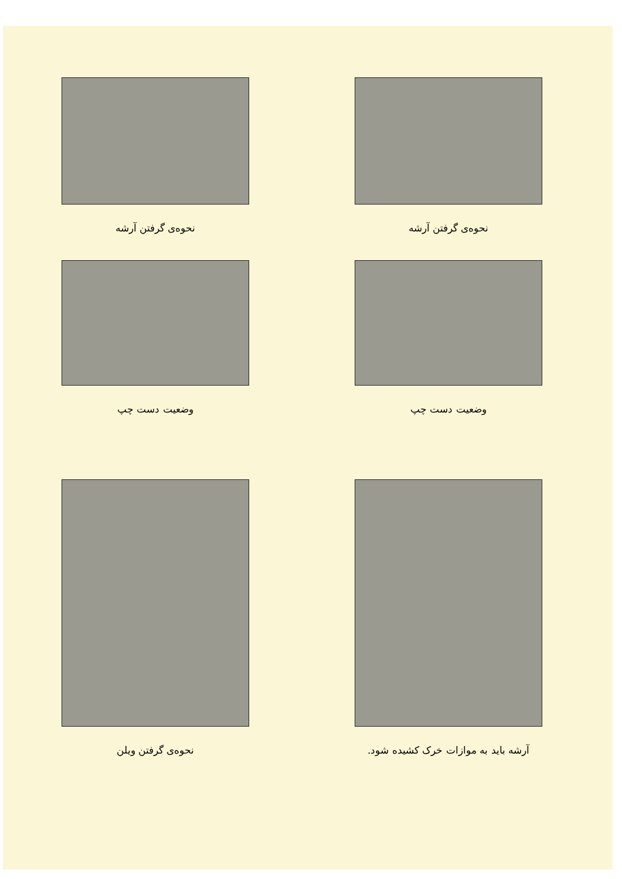نحوه‌ی گرفتن آرشه نحوه‌ی گرفتن آرشه
وضعیت دست چپ وضعیت دست چپ
نحوه‌ی گرفتن ویلن آرشه باید به موازات خرک کشیده شود.